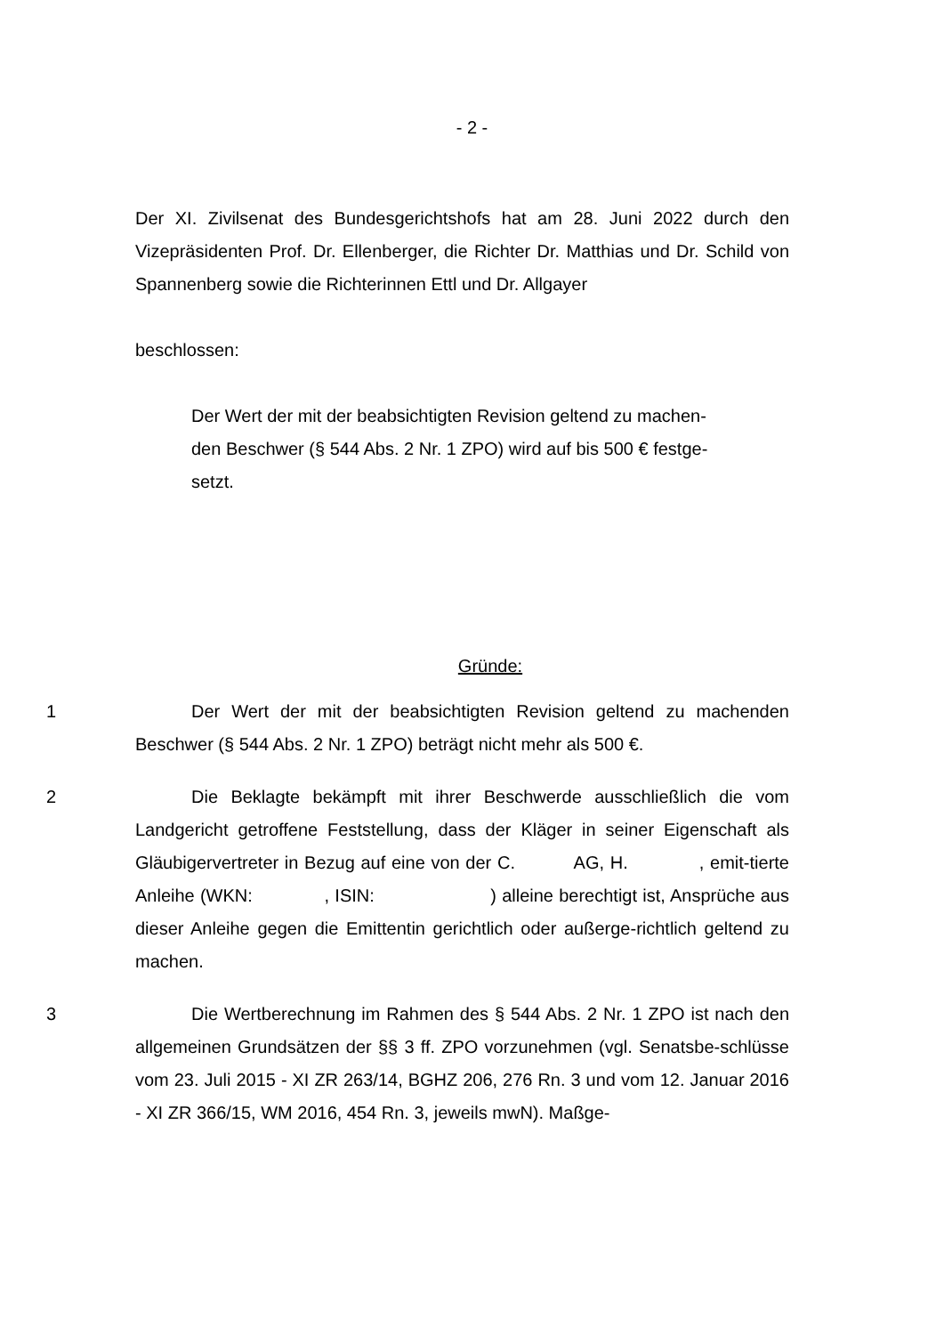- 2 -
Der XI. Zivilsenat des Bundesgerichtshofs hat am 28. Juni 2022 durch den Vizepräsidenten Prof. Dr. Ellenberger, die Richter Dr. Matthias und Dr. Schild von Spannenberg sowie die Richterinnen Ettl und Dr. Allgayer
beschlossen:
Der Wert der mit der beabsichtigten Revision geltend zu machen-
den Beschwer (§ 544 Abs. 2 Nr. 1 ZPO) wird auf bis 500 € festge-
setzt.
Gründe:
1
Der Wert der mit der beabsichtigten Revision geltend zu machenden Beschwer (§ 544 Abs. 2 Nr. 1 ZPO) beträgt nicht mehr als 500 €.
2
Die Beklagte bekämpft mit ihrer Beschwerde ausschließlich die vom Landgericht getroffene Feststellung, dass der Kläger in seiner Eigenschaft als Gläubigervertreter in Bezug auf eine von der C. AG, H. , emit-tierte Anleihe (WKN: , ISIN: ) alleine berechtigt ist, Ansprüche aus dieser Anleihe gegen die Emittentin gerichtlich oder außerge-richtlich geltend zu machen.
3
Die Wertberechnung im Rahmen des § 544 Abs. 2 Nr. 1 ZPO ist nach den allgemeinen Grundsätzen der §§ 3 ff. ZPO vorzunehmen (vgl. Senatsbe-schlüsse vom 23. Juli 2015 - XI ZR 263/14, BGHZ 206, 276 Rn. 3 und vom 12. Januar 2016 - XI ZR 366/15, WM 2016, 454 Rn. 3, jeweils mwN). Maßge-